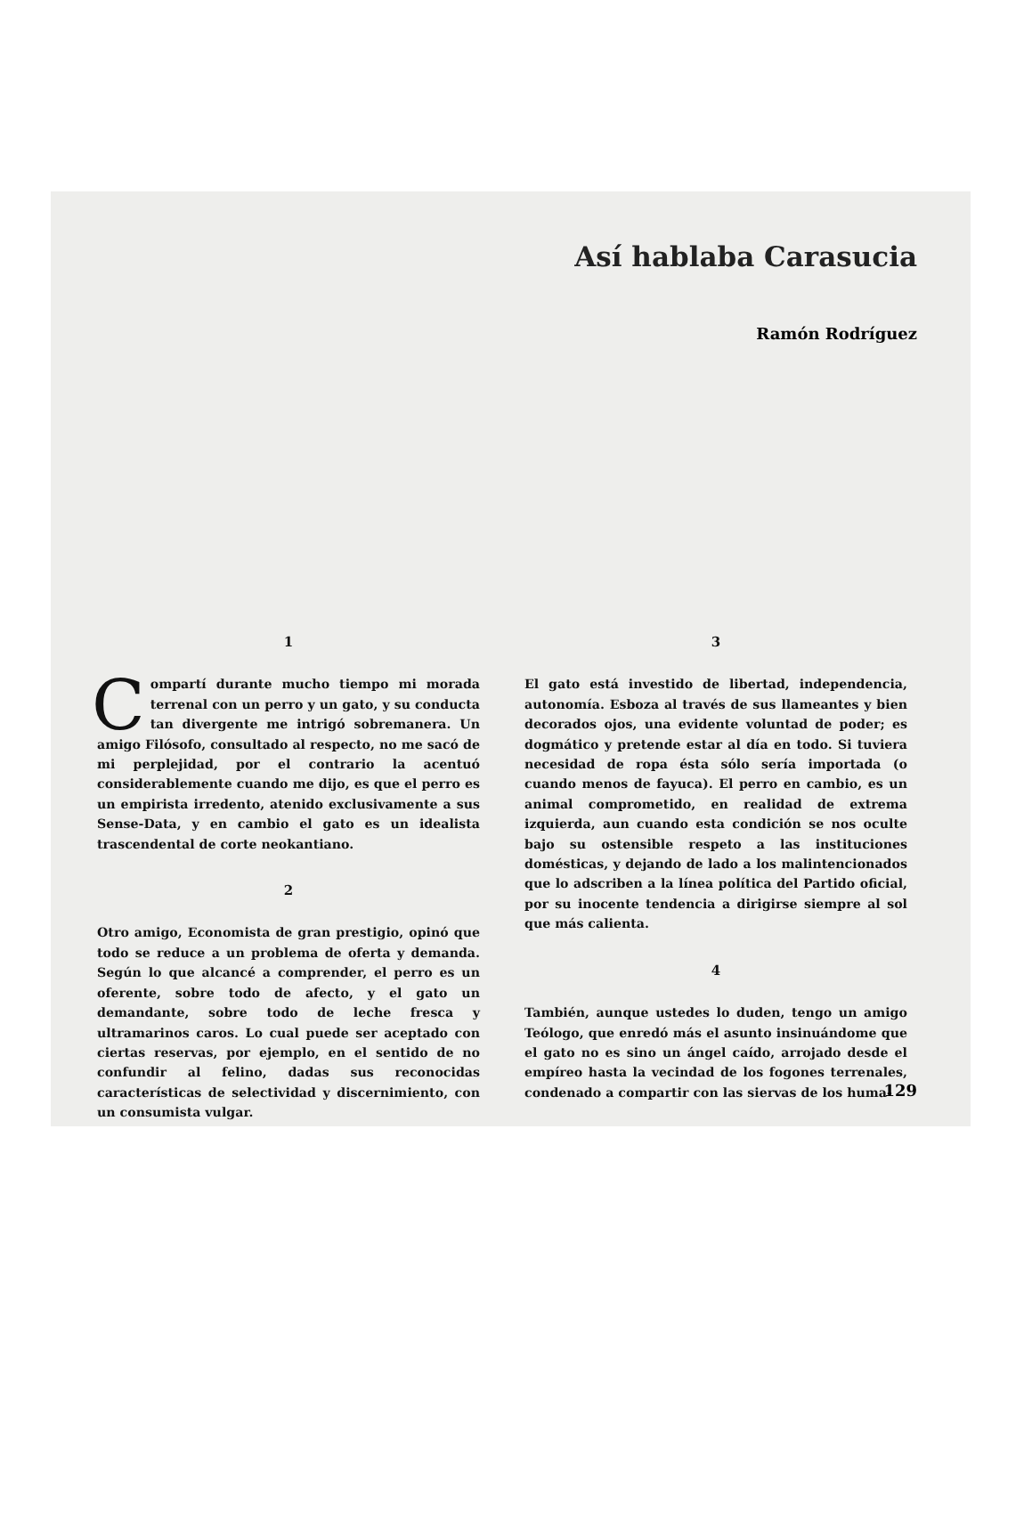Así hablaba Carasucia
Ramón Rodríguez
1
Compartí durante mucho tiempo mi morada terrenal con un perro y un gato, y su conducta tan divergente me intrigó sobremanera. Un amigo Filósofo, consultado al respecto, no me sacó de mi perplejidad, por el contrario la acentuó considerablemente cuando me dijo, es que el perro es un empirista irredento, atenido exclusivamente a sus Sense-Data, y en cambio el gato es un idealista trascendental de corte neokantiano.
2
Otro amigo, Economista de gran prestigio, opinó que todo se reduce a un problema de oferta y demanda. Según lo que alcancé a comprender, el perro es un oferente, sobre todo de afecto, y el gato un demandante, sobre todo de leche fresca y ultramarinos caros. Lo cual puede ser aceptado con ciertas reservas, por ejemplo, en el sentido de no confundir al felino, dadas sus reconocidas características de selectividad y discernimiento, con un consumista vulgar.
3
El gato está investido de libertad, independencia, autonomía. Esboza al través de sus llameantes y bien decorados ojos, una evidente voluntad de poder; es dogmático y pretende estar al día en todo. Si tuviera necesidad de ropa ésta sólo sería importada (o cuando menos de fayuca). El perro en cambio, es un animal comprometido, en realidad de extrema izquierda, aun cuando esta condición se nos oculte bajo su ostensible respeto a las instituciones domésticas, y dejando de lado a los malintencionados que lo adscriben a la línea política del Partido oficial, por su inocente tendencia a dirigirse siempre al sol que más calienta.
4
También, aunque ustedes lo duden, tengo un amigo Teólogo, que enredó más el asunto insinuándome que el gato no es sino un ángel caído, arrojado desde el empíreo hasta la vecindad de los fogones terrenales, condenado a compartir con las siervas de los huma-
129